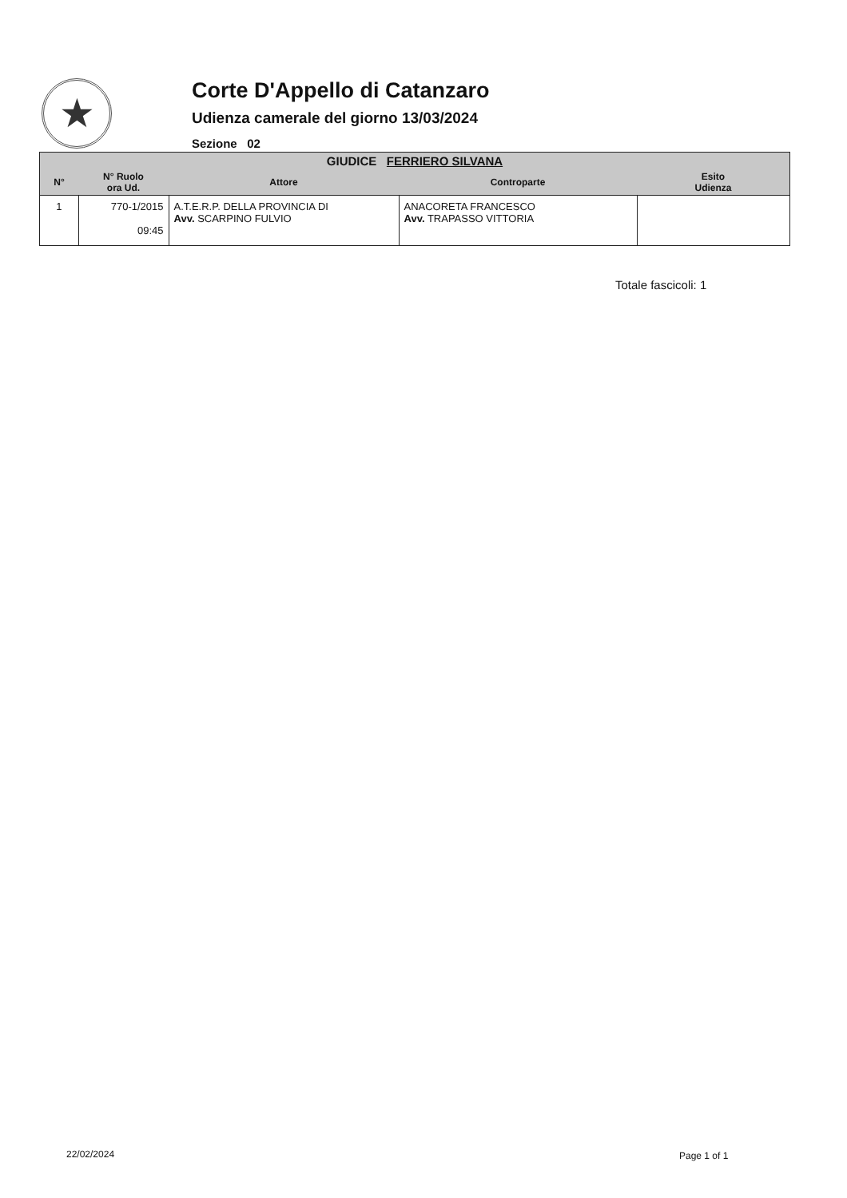★
Corte D'Appello di Catanzaro
Udienza camerale del giorno 13/03/2024
Sezione 02
| GIUDICE FERRIERO SILVANA | | | | |
| --- | --- | --- | --- | --- |
| N° | N° Ruolo ora Ud. | Attore | Controparte | Esito Udienza |
| 1 | 770-1/2015 09:45 | A.T.E.R.P. DELLA PROVINCIA DI Avv. SCARPINO FULVIO | ANACORETA FRANCESCO Avv. TRAPASSO VITTORIA | |
Totale fascicoli: 1
22/02/2024 Page 1 of 1